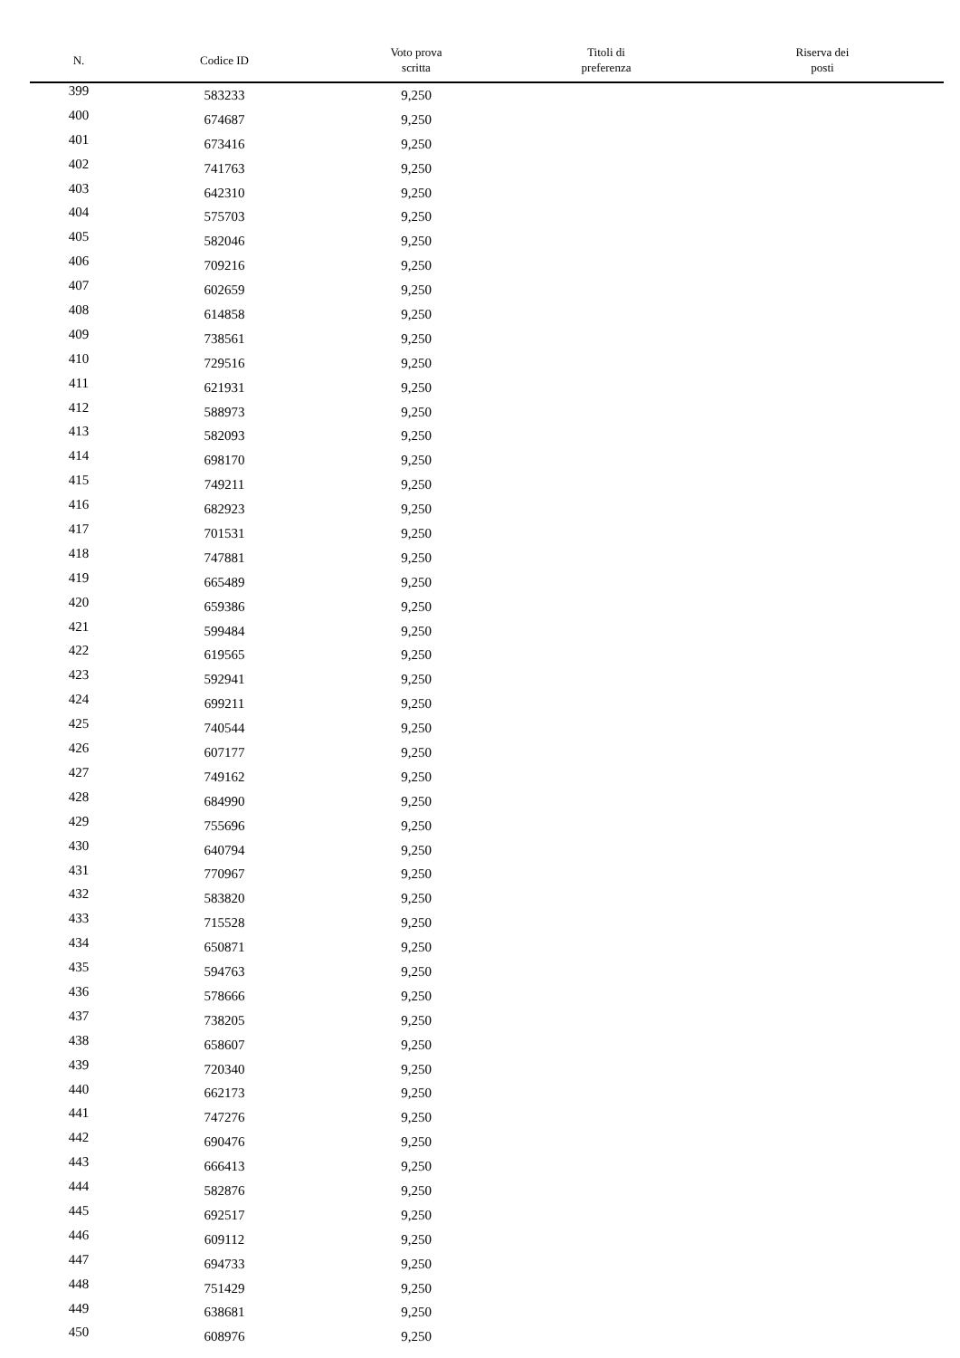| N. | Codice ID | Voto prova scritta | Titoli di preferenza | Riserva dei posti |
| --- | --- | --- | --- | --- |
| 399 | 583233 | 9,250 | | |
| 400 | 674687 | 9,250 | | |
| 401 | 673416 | 9,250 | | |
| 402 | 741763 | 9,250 | | |
| 403 | 642310 | 9,250 | | |
| 404 | 575703 | 9,250 | | |
| 405 | 582046 | 9,250 | | |
| 406 | 709216 | 9,250 | | |
| 407 | 602659 | 9,250 | | |
| 408 | 614858 | 9,250 | | |
| 409 | 738561 | 9,250 | | |
| 410 | 729516 | 9,250 | | |
| 411 | 621931 | 9,250 | | |
| 412 | 588973 | 9,250 | | |
| 413 | 582093 | 9,250 | | |
| 414 | 698170 | 9,250 | | |
| 415 | 749211 | 9,250 | | |
| 416 | 682923 | 9,250 | | |
| 417 | 701531 | 9,250 | | |
| 418 | 747881 | 9,250 | | |
| 419 | 665489 | 9,250 | | |
| 420 | 659386 | 9,250 | | |
| 421 | 599484 | 9,250 | | |
| 422 | 619565 | 9,250 | | |
| 423 | 592941 | 9,250 | | |
| 424 | 699211 | 9,250 | | |
| 425 | 740544 | 9,250 | | |
| 426 | 607177 | 9,250 | | |
| 427 | 749162 | 9,250 | | |
| 428 | 684990 | 9,250 | | |
| 429 | 755696 | 9,250 | | |
| 430 | 640794 | 9,250 | | |
| 431 | 770967 | 9,250 | | |
| 432 | 583820 | 9,250 | | |
| 433 | 715528 | 9,250 | | |
| 434 | 650871 | 9,250 | | |
| 435 | 594763 | 9,250 | | |
| 436 | 578666 | 9,250 | | |
| 437 | 738205 | 9,250 | | |
| 438 | 658607 | 9,250 | | |
| 439 | 720340 | 9,250 | | |
| 440 | 662173 | 9,250 | | |
| 441 | 747276 | 9,250 | | |
| 442 | 690476 | 9,250 | | |
| 443 | 666413 | 9,250 | | |
| 444 | 582876 | 9,250 | | |
| 445 | 692517 | 9,250 | | |
| 446 | 609112 | 9,250 | | |
| 447 | 694733 | 9,250 | | |
| 448 | 751429 | 9,250 | | |
| 449 | 638681 | 9,250 | | |
| 450 | 608976 | 9,250 | | |